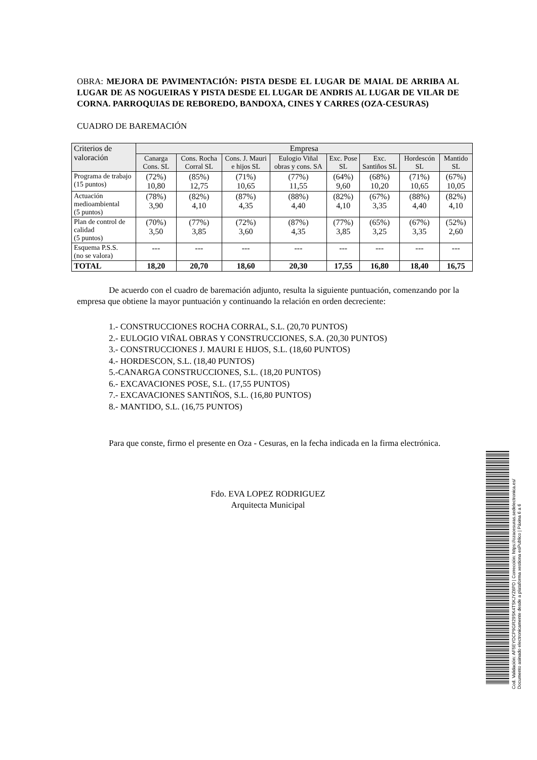OBRA: MEJORA DE PAVIMENTACIÓN: PISTA DESDE EL LUGAR DE MAIAL DE ARRIBA AL LUGAR DE AS NOGUEIRAS Y PISTA DESDE EL LUGAR DE ANDRIS AL LUGAR DE VILAR DE CORNA. PARROQUIAS DE REBOREDO, BANDOXA, CINES Y CARRES (OZA-CESURAS)
CUADRO DE BAREMACIÓN
| Criterios de valoración | Empresa | | | | | | | |
| --- | --- | --- | --- | --- | --- | --- | --- | --- |
| | Canarga Cons. SL | Cons. Rocha Corral SL | Cons. J. Mauri e hijos SL | Eulogio Viñal obras y cons. SA | Exc. Pose SL | Exc. Santiños SL | Hordescón SL | Mantido SL |
| Programa de trabajo (15 puntos) | (72%) 10,80 | (85%) 12,75 | (71%) 10,65 | (77%) 11,55 | (64%) 9,60 | (68%) 10,20 | (71%) 10,65 | (67%) 10,05 |
| Actuación medioambiental (5 puntos) | (78%) 3,90 | (82%) 4,10 | (87%) 4,35 | (88%) 4,40 | (82%) 4,10 | (67%) 3,35 | (88%) 4,40 | (82%) 4,10 |
| Plan de control de calidad (5 puntos) | (70%) 3,50 | (77%) 3,85 | (72%) 3,60 | (87%) 4,35 | (77%) 3,85 | (65%) 3,25 | (67%) 3,35 | (52%) 2,60 |
| Esquema P.S.S. (no se valora) | --- | --- | --- | --- | --- | --- | --- | --- |
| TOTAL | 18,20 | 20,70 | 18,60 | 20,30 | 17,55 | 16,80 | 18,40 | 16,75 |
De acuerdo con el cuadro de baremación adjunto, resulta la siguiente puntuación, comenzando por la empresa que obtiene la mayor puntuación y continuando la relación en orden decreciente:
1.- CONSTRUCCIONES ROCHA CORRAL, S.L. (20,70 PUNTOS)
2.- EULOGIO VIÑAL OBRAS Y CONSTRUCCIONES, S.A. (20,30 PUNTOS)
3.- CONSTRUCCIONES J. MAURI E HIJOS, S.L. (18,60 PUNTOS)
4.- HORDESCON, S.L. (18,40 PUNTOS)
5.-CANARGA CONSTRUCCIONES, S.L. (18,20 PUNTOS)
6.- EXCAVACIONES POSE, S.L. (17,55 PUNTOS)
7.- EXCAVACIONES SANTIÑOS, S.L. (16,80 PUNTOS)
8.- MANTIDO, S.L. (16,75 PUNTOS)
Para que conste, firmo el presente en Oza - Cesuras, en la fecha indicada en la firma electrónica.
Fdo. EVA LOPEZ RODRIGUEZ
Arquitecta Municipal
Cod. Validación: AF5EYDCP9GR29SK4TSKJYZ6PD | Corrección: https://ozacesuras.sedelectronica.es/
Documento asinado electronicamente desde a plataforma xestiona esPublico | Páxina 6 a 6